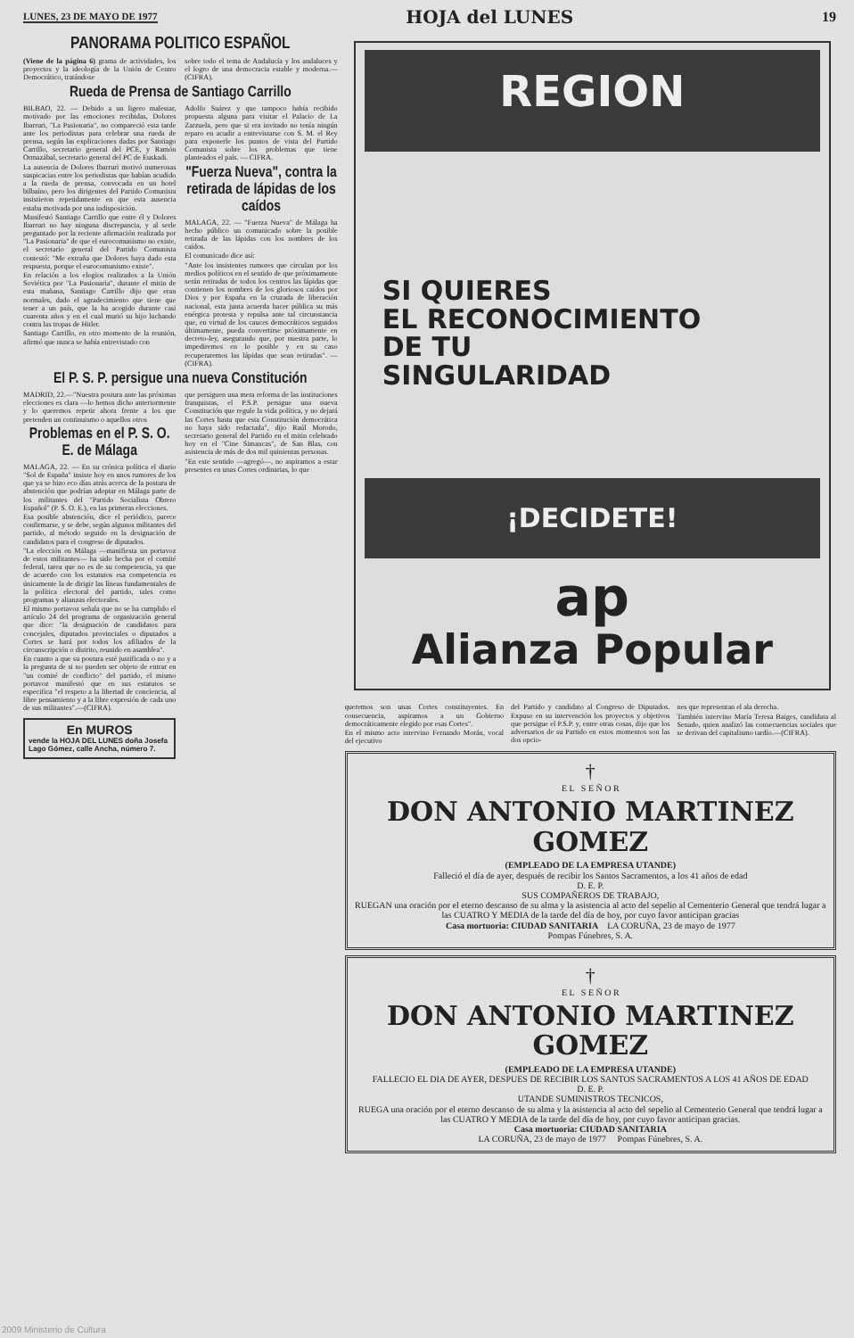LUNES, 23 DE MAYO DE 1977 HOJA del LUNES 19
PANORAMA POLITICO ESPAÑOL
(Viene de la página 6) grama de actividades, los proyectos y la ideología de la Unión de Centro Democrático, tratándose
sobre todo el tema de Andalucía y los andaluces y el logro de una democracia estable y moderna.—(CIFRA).
Rueda de Prensa de Santiago Carrillo
BILBAO, 22. — Debido a un ligero malestar, motivado por las emociones recibidas, Dolores Ibarruri, "La Pasionaria", no compareció esta tarde ante los periodistas para celebrar una rueda de prensa, según las explicaciones dadas por Santiago Carrillo, secretario general del PCE, y Ramón Ormazábal, secretario general del PC de Euskadi.
La ausencia de Dolores Ibarruri motivó numerosas suspicacias entre los periodistas que habían acudido a la rueda de prensa, convocada en un hotel bilbaíno, pero los dirigentes del Partido Comunista insistieron repetidamente en que esta ausencia estaba motivada por una indisposición.
Manifestó Santiago Carrillo que entre él y Dolores Ibarruri no hay ninguna discrepancia, y al serle preguntado por la reciente afirmación realizada por "La Pasionaria" de que el eurocomunismo no existe, el secretario general del Partido Comunista contestó: "Me extraña que Dolores haya dado esta respuesta, porque el eurocomunismo existe".
En relación a los elogios realizados a la Unión Soviética por "La Pasionaria", durante el mitin de esta mañana, Santiago Carrillo dijo que eran normales, dado el agradecimiento que tiene que tener a un país, que la ha acogido durante casi cuarenta años y en el cual murió su hijo luchando contra las tropas de Hitler.
Santiago Carrillo, en otro momento de la reunión, afirmó que nunca se había entrevistado con
Adolfo Suárez y que tampoco había recibido propuesta alguna para visitar el Palacio de La Zarzuela, pero que si era invitado no tenía ningún reparo en acudir a entrevistarse con S. M. el Rey para exponerle los puntos de vista del Partido Comunista sobre los problemas que tiene planteados el país. — CIFRA.
"Fuerza Nueva", contra la retirada de lápidas de los caídos
MALAGA, 22. — "Fuerza Nueva" de Málaga ha hecho público un comunicado sobre la posible retirada de las lápidas con los nombres de los caídos.
El comunicado dice así:
"Ante los insistentes rumores que circulan por los medios políticos en el sentido de que próximamente serán retiradas de todos los centros las lápidas que contienen los nombres de los gloriosos caídos por Dios y por España en la cruzada de liberación nacional, esta junta acuerda hacer pública su más enérgica protesta y repulsa ante tal circunstancia que, en virtud de los cauces democráticos seguidos últimamente, pueda convertirse próximamente en decreto-ley, asegurando que, por nuestra parte, lo impediremos en lo posible y en su caso recuperaremos las lápidas que sean retiradas". — (CIFRA).
El P. S. P. persigue una nueva Constitución
MADRID, 22.—"Nuestra postura ante las próximas elecciones es clara —lo hemos dicho anteriormente y lo queremos repetir ahora frente a los que pretenden un continuismo o aquellos otros
Problemas en el P. S. O. E. de Málaga
MALAGA, 22. — En su crónica política el diario "Sol de España" insiste hoy en unos rumores de los que ya se hizo eco días atrás acerca de la postura de abstención que podrían adoptar en Málaga parte de los militantes del "Partido Socialista Obrero Español" (P. S. O. E.), en las primeras elecciones.
Esa posible abstención, dice el periódico, parece confirmarse, y se debe, según algunos militantes del partido, al método seguido en la designación de candidatos para el congreso de diputados.
"La elección en Málaga —manifiesta un portavoz de estos militantes— ha sido hecha por el comité federal, tarea que no es de su competencia, ya que de acuerdo con los estatutos esa competencia es únicamente la de dirigir las líneas fundamentales de la política electoral del partido, tales como programas y alianzas electorales.
El mismo portavoz señala que no se ha cumplido el artículo 24 del programa de organización general que dice: "la designación de candidatos para concejales, diputados provinciales o diputados a Cortes se hará por todos los afiliados de la circunscripción o distrito, reunido en asamblea".
En cuanto a que su postura esté justificada o no y a la pregunta de si no pueden ser objeto de entrar en "un comité de conflicto" del partido, el mismo portavoz manifestó que en sus estatutos se especifica "el respeto a la libertad de conciencia, al libre pensamiento y a la libre expresión de cada uno de sus militantes".—(CIFRA).
En MUROS
vende la HOJA DEL LUNES doña Josefa Lago Gómez, calle Ancha, número 7.
que persiguen una mera reforma de las instituciones franquistas, el P.S.P. persigue una nueva Constitución que regule la vida política, y no dejará las Cortes hasta que esta Constitución democrática no haya sido redactada", dijo Raúl Morodo, secretario general del Partido en el mitin celebrado hoy en el "Cine Simancas", de San Blas, con asistencia de más de dos mil quinientas personas.
"En este sentido —agregó—, no aspiramos a estar presentes en unas Cortes ordinarias, lo que
REGION
SI QUIERES
EL RECONOCIMIENTO
DE TU
SINGULARIDAD
¡DECIDETE!
ap
Alianza Popular
queremos son unas Cortes constituyentes. En consecuencia, aspiramos a un Gobierno democráticamente elegido por esas Cortes".
En el mismo acto intervino Fernando Morán, vocal del ejecutivo
del Partido y candidato al Congreso de Diputados. Expuso en su intervención los proyectos y objetivos que persigue el P.S.P. y, entre otras cosas, dijo que los adversarios de su Partido en estos momentos son las dos opcio-
nes que representan el ala derecha.
También intervino María Teresa Baiges, candidata al Senado, quien analizó las consecuencias sociales que se derivan del capitalismo tardío.—(CIFRA).
†
E L S E Ñ O R
DON ANTONIO MARTINEZ GOMEZ
(EMPLEADO DE LA EMPRESA UTANDE)
Falleció el día de ayer, después de recibir los Santos Sacramentos, a los 41 años de edad
D. E. P.
SUS COMPAÑEROS DE TRABAJO,
RUEGAN una oración por el eterno descanso de su alma y la asistencia al acto del sepelio al Cementerio General que tendrá lugar a las CUATRO Y MEDIA de la tarde del día de hoy, por cuyo favor anticipan gracias
Casa mortuoria: CIUDAD SANITARIA LA CORUÑA, 23 de mayo de 1977
Pompas Fúnebres, S. A.
†
E L S E Ñ O R
DON ANTONIO MARTINEZ GOMEZ
(EMPLEADO DE LA EMPRESA UTANDE)
FALLECIO EL DIA DE AYER, DESPUES DE RECIBIR LOS SANTOS SACRAMENTOS A LOS 41 AÑOS DE EDAD
D. E. P.
UTANDE SUMINISTROS TECNICOS,
RUEGA una oración por el eterno descanso de su alma y la asistencia al acto del sepelio al Cementerio General que tendrá lugar a las CUATRO Y MEDIA de la tarde del día de hoy, por cuyo favor anticipan gracias.
Casa mortuoria: CIUDAD SANITARIA
LA CORUÑA, 23 de mayo de 1977 Pompas Fúnebres, S. A.
2009 Ministerio de Cultura